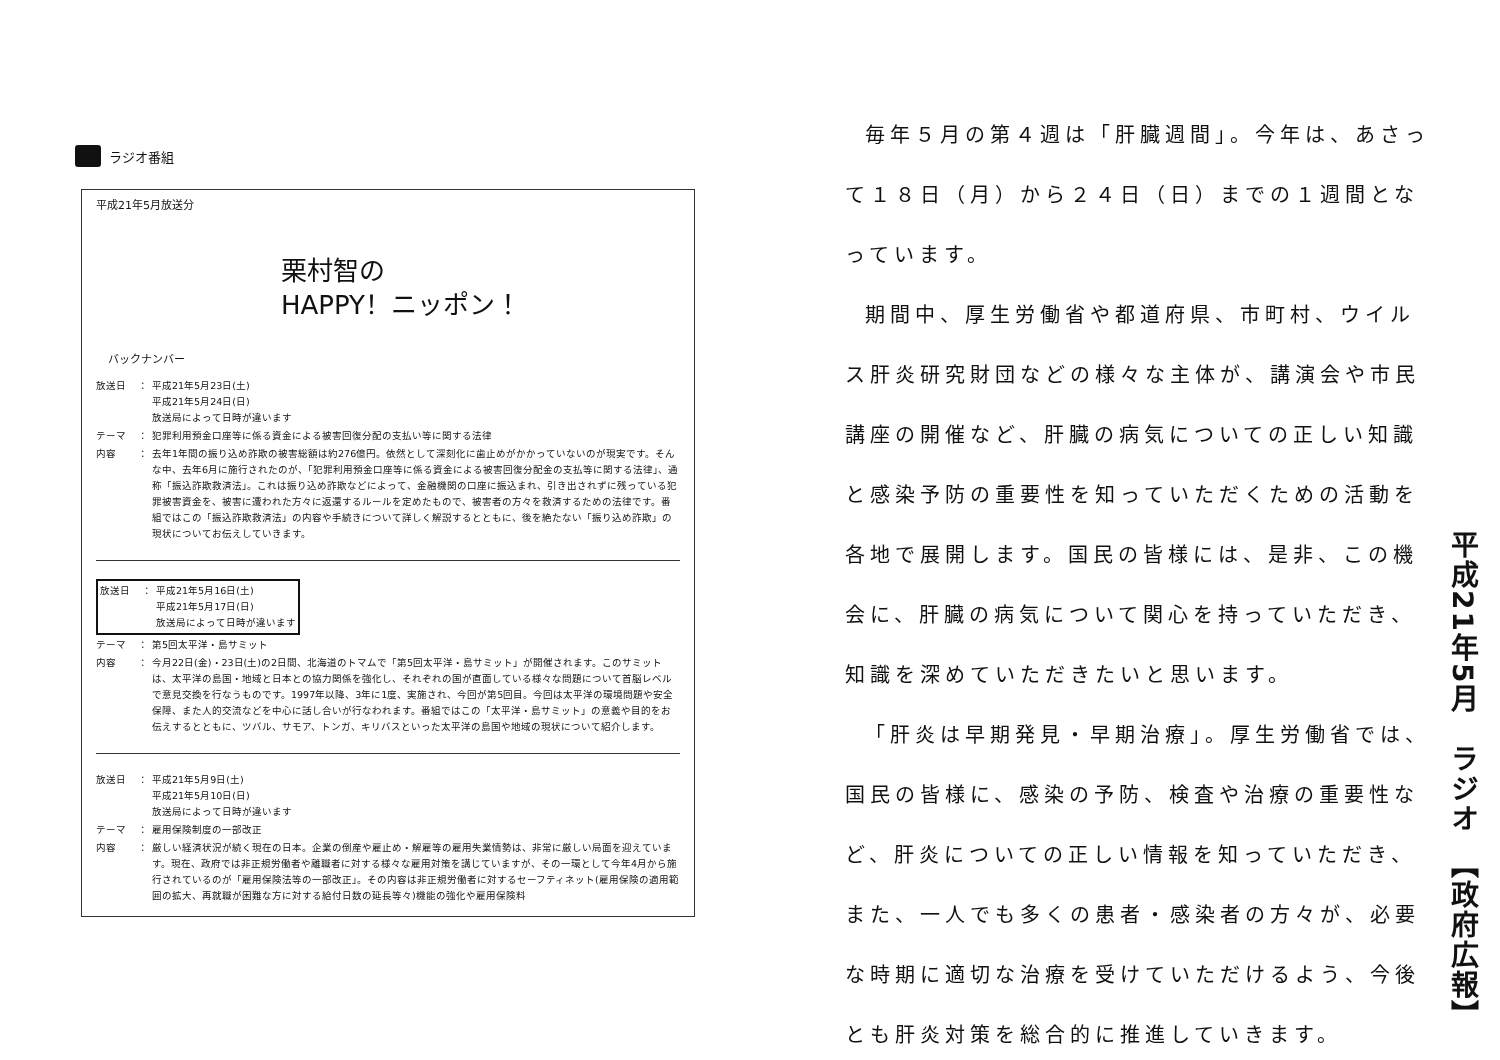ラジオ番組
平成21年5月放送分
栗村智の
HAPPY！ニッポン！
バックナンバー
放送日 ： 平成21年5月23日(土)
平成21年5月24日(日)
放送局によって日時が違います
テーマ ： 犯罪利用預金口座等に係る資金による被害回復分配の支払い等に関する法律
内容 ： 去年1年間の振り込め詐欺の被害総額は約276億円。依然として深刻化に歯止めがかかっていないのが現実です。そんな中、去年6月に施行されたのが、「犯罪利用預金口座等に係る資金による被害回復分配金の支払等に関する法律」、通称「振込詐欺救済法」。これは振り込め詐欺などによって、金融機関の口座に振込まれ、引き出されずに残っている犯罪被害資金を、被害に遭われた方々に返還するルールを定めたもので、被害者の方々を救済するための法律です。番組ではこの「振込詐欺救済法」の内容や手続きについて詳しく解説するとともに、後を絶たない「振り込め詐欺」の現状についてお伝えしていきます。
放送日 ： 平成21年5月16日(土)
平成21年5月17日(日)
放送局によって日時が違います
テーマ ： 第5回太平洋・島サミット
内容 ： 今月22日(金)・23日(土)の2日間、北海道のトマムで「第5回太平洋・島サミット」が開催されます。このサミットは、太平洋の島国・地域と日本との協力関係を強化し、それぞれの国が直面している様々な問題について首脳レベルで意見交換を行なうものです。1997年以降、3年に1度、実施され、今回が第5回目。今回は太平洋の環境問題や安全保障、また人的交流などを中心に話し合いが行なわれます。番組ではこの「太平洋・島サミット」の意義や目的をお伝えするとともに、ツバル、サモア、トンガ、キリバスといった太平洋の島国や地域の現状について紹介します。
放送日 ： 平成21年5月9日(土)
平成21年5月10日(日)
放送局によって日時が違います
テーマ ： 雇用保険制度の一部改正
内容 ： 厳しい経済状況が続く現在の日本。企業の倒産や雇止め・解雇等の雇用失業情勢は、非常に厳しい局面を迎えています。現在、政府では非正規労働者や離職者に対する様々な雇用対策を講じていますが、その一環として今年4月から施行されているのが「雇用保険法等の一部改正」。その内容は非正規労働者に対するセーフティネット(雇用保険の適用範囲の拡大、再就職が困難な方に対する給付日数の延長等々)機能の強化や雇用保険料
毎年５月の第４週は「肝臓週間」。今年は、あさって１８日（月）から２４日（日）までの１週間となっています。
期間中、厚生労働省や都道府県、市町村、ウイルス肝炎研究財団などの様々な主体が、講演会や市民講座の開催など、肝臓の病気についての正しい知識と感染予防の重要性を知っていただくための活動を各地で展開します。国民の皆様には、是非、この機会に、肝臓の病気について関心を持っていただき、知識を深めていただきたいと思います。
「肝炎は早期発見・早期治療」。厚生労働省では、国民の皆様に、感染の予防、検査や治療の重要性など、肝炎についての正しい情報を知っていただき、また、一人でも多くの患者・感染者の方々が、必要な時期に適切な治療を受けていただけるよう、今後とも肝炎対策を総合的に推進していきます。
平成21年5月　ラジオ　【政府広報】